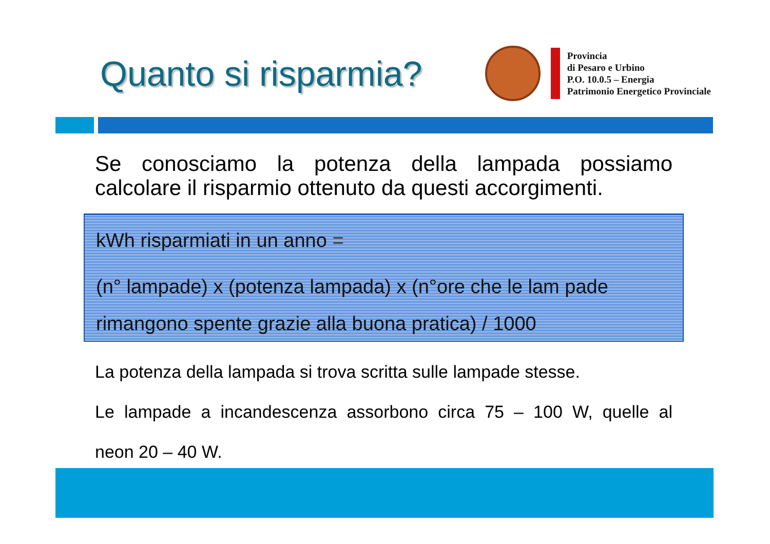Quanto si risparmia?
Provincia
di Pesaro e Urbino
P.O. 10.0.5 – Energia
Patrimonio Energetico Provinciale
Se conosciamo la potenza della lampada possiamo calcolare il risparmio ottenuto da questi accorgimenti.
kWh risparmiati in un anno =
(n° lampade) x (potenza lampada) x (n°ore che le lam pade
rimangono spente grazie alla buona pratica) / 1000
La potenza della lampada si trova scritta sulle lampade stesse.
Le lampade a incandescenza assorbono circa 75 – 100 W, quelle al
neon 20 – 40 W.